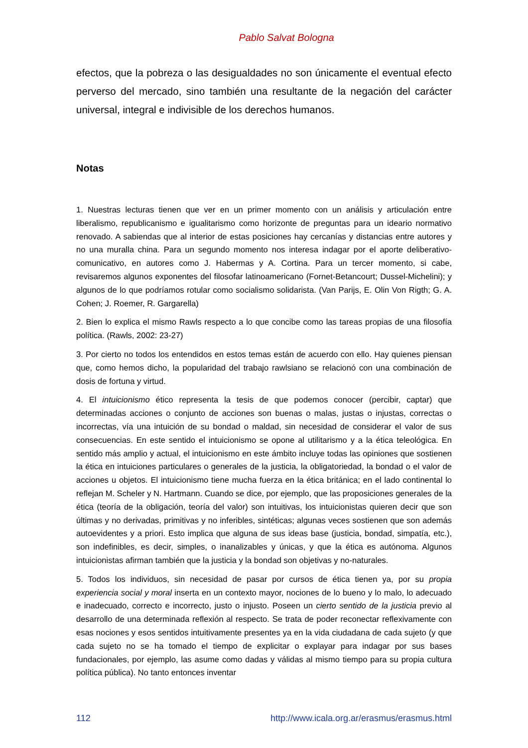Pablo Salvat Bologna
efectos, que la pobreza o las desigualdades no son únicamente el eventual efecto perverso del mercado, sino también una resultante de la negación del carácter universal, integral e indivisible de los derechos humanos.
Notas
1. Nuestras lecturas tienen que ver en un primer momento con un análisis y articulación entre liberalismo, republicanismo e igualitarismo como horizonte de preguntas para un ideario normativo renovado. A sabiendas que al interior de estas posiciones hay cercanías y distancias entre autores y no una muralla china. Para un segundo momento nos interesa indagar por el aporte deliberativo-comunicativo, en autores como J. Habermas y A. Cortina. Para un tercer momento, si cabe, revisaremos algunos exponentes del filosofar latinoamericano (Fornet-Betancourt; Dussel-Michelini); y algunos de lo que podríamos rotular como socialismo solidarista. (Van Parijs, E. Olin Von Rigth; G. A. Cohen; J. Roemer, R. Gargarella)
2. Bien lo explica el mismo Rawls respecto a lo que concibe como las tareas propias de una filosofía política. (Rawls, 2002: 23-27)
3. Por cierto no todos los entendidos en estos temas están de acuerdo con ello. Hay quienes piensan que, como hemos dicho, la popularidad del trabajo rawlsiano se relacionó con una combinación de dosis de fortuna y virtud.
4. El intuicionismo ético representa la tesis de que podemos conocer (percibir, captar) que determinadas acciones o conjunto de acciones son buenas o malas, justas o injustas, correctas o incorrectas, vía una intuición de su bondad o maldad, sin necesidad de considerar el valor de sus consecuencias. En este sentido el intuicionismo se opone al utilitarismo y a la ética teleológica. En sentido más amplio y actual, el intuicionismo en este ámbito incluye todas las opiniones que sostienen la ética en intuiciones particulares o generales de la justicia, la obligatoriedad, la bondad o el valor de acciones u objetos. El intuicionismo tiene mucha fuerza en la ética británica; en el lado continental lo reflejan M. Scheler y N. Hartmann. Cuando se dice, por ejemplo, que las proposiciones generales de la ética (teoría de la obligación, teoría del valor) son intuitivas, los intuicionistas quieren decir que son últimas y no derivadas, primitivas y no inferibles, sintéticas; algunas veces sostienen que son además autoevidentes y a priori. Esto implica que alguna de sus ideas base (justicia, bondad, simpatía, etc.), son indefinibles, es decir, simples, o inanalizables y únicas, y que la ética es autónoma. Algunos intuicionistas afirman también que la justicia y la bondad son objetivas y no-naturales.
5. Todos los individuos, sin necesidad de pasar por cursos de ética tienen ya, por su propia experiencia social y moral inserta en un contexto mayor, nociones de lo bueno y lo malo, lo adecuado e inadecuado, correcto e incorrecto, justo o injusto. Poseen un cierto sentido de la justicia previo al desarrollo de una determinada reflexión al respecto. Se trata de poder reconectar reflexivamente con esas nociones y esos sentidos intuitivamente presentes ya en la vida ciudadana de cada sujeto (y que cada sujeto no se ha tomado el tiempo de explicitar o explayar para indagar por sus bases fundacionales, por ejemplo, las asume como dadas y válidas al mismo tiempo para su propia cultura política pública). No tanto entonces inventar
112 http://www.icala.org.ar/erasmus/erasmus.html